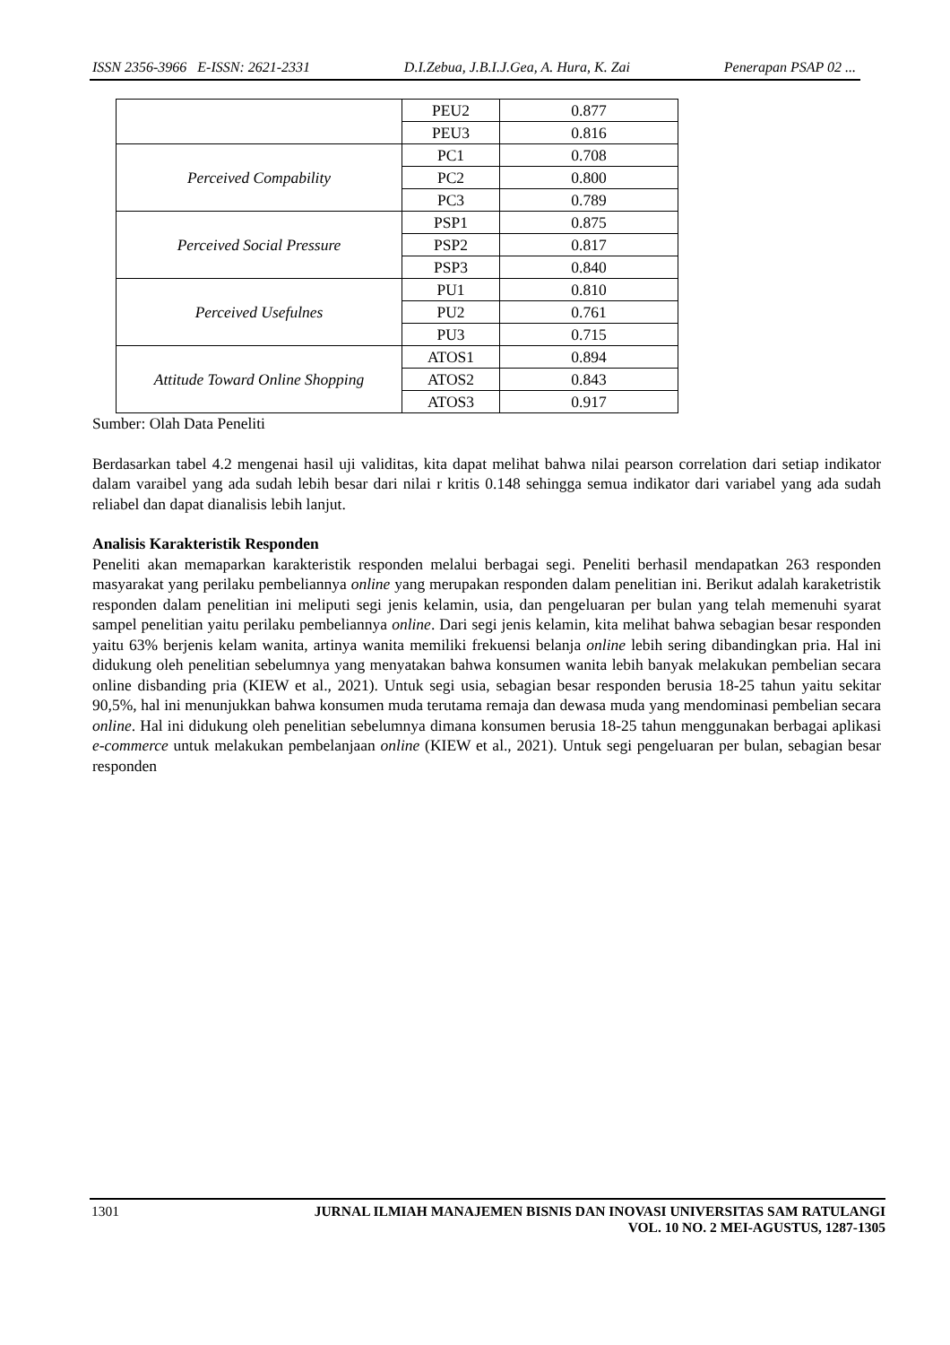ISSN 2356-3966 E-ISSN: 2621-2331 D.I.Zebua, J.B.I.J.Gea, A. Hura, K. Zai Penerapan PSAP 02 ...
| | PEU2 | 0.877 |
| | PEU3 | 0.816 |
| Perceived Compability | PC1 | 0.708 |
| | PC2 | 0.800 |
| | PC3 | 0.789 |
| Perceived Social Pressure | PSP1 | 0.875 |
| | PSP2 | 0.817 |
| | PSP3 | 0.840 |
| Perceived Usefulnes | PU1 | 0.810 |
| | PU2 | 0.761 |
| | PU3 | 0.715 |
| Attitude Toward Online Shopping | ATOS1 | 0.894 |
| | ATOS2 | 0.843 |
| | ATOS3 | 0.917 |
Sumber: Olah Data Peneliti
Berdasarkan tabel 4.2 mengenai hasil uji validitas, kita dapat melihat bahwa nilai pearson correlation dari setiap indikator dalam varaibel yang ada sudah lebih besar dari nilai r kritis 0.148 sehingga semua indikator dari variabel yang ada sudah reliabel dan dapat dianalisis lebih lanjut.
Analisis Karakteristik Responden
Peneliti akan memaparkan karakteristik responden melalui berbagai segi. Peneliti berhasil mendapatkan 263 responden masyarakat yang perilaku pembeliannya online yang merupakan responden dalam penelitian ini. Berikut adalah karaketristik responden dalam penelitian ini meliputi segi jenis kelamin, usia, dan pengeluaran per bulan yang telah memenuhi syarat sampel penelitian yaitu perilaku pembeliannya online. Dari segi jenis kelamin, kita melihat bahwa sebagian besar responden yaitu 63% berjenis kelam wanita, artinya wanita memiliki frekuensi belanja online lebih sering dibandingkan pria. Hal ini didukung oleh penelitian sebelumnya yang menyatakan bahwa konsumen wanita lebih banyak melakukan pembelian secara online disbanding pria (KIEW et al., 2021). Untuk segi usia, sebagian besar responden berusia 18-25 tahun yaitu sekitar 90,5%, hal ini menunjukkan bahwa konsumen muda terutama remaja dan dewasa muda yang mendominasi pembelian secara online. Hal ini didukung oleh penelitian sebelumnya dimana konsumen berusia 18-25 tahun menggunakan berbagai aplikasi e-commerce untuk melakukan pembelanjaan online (KIEW et al., 2021). Untuk segi pengeluaran per bulan, sebagian besar responden
1301
JURNAL ILMIAH MANAJEMEN BISNIS DAN INOVASI UNIVERSITAS SAM RATULANGI
VOL. 10 NO. 2 MEI-AGUSTUS, 1287-1305